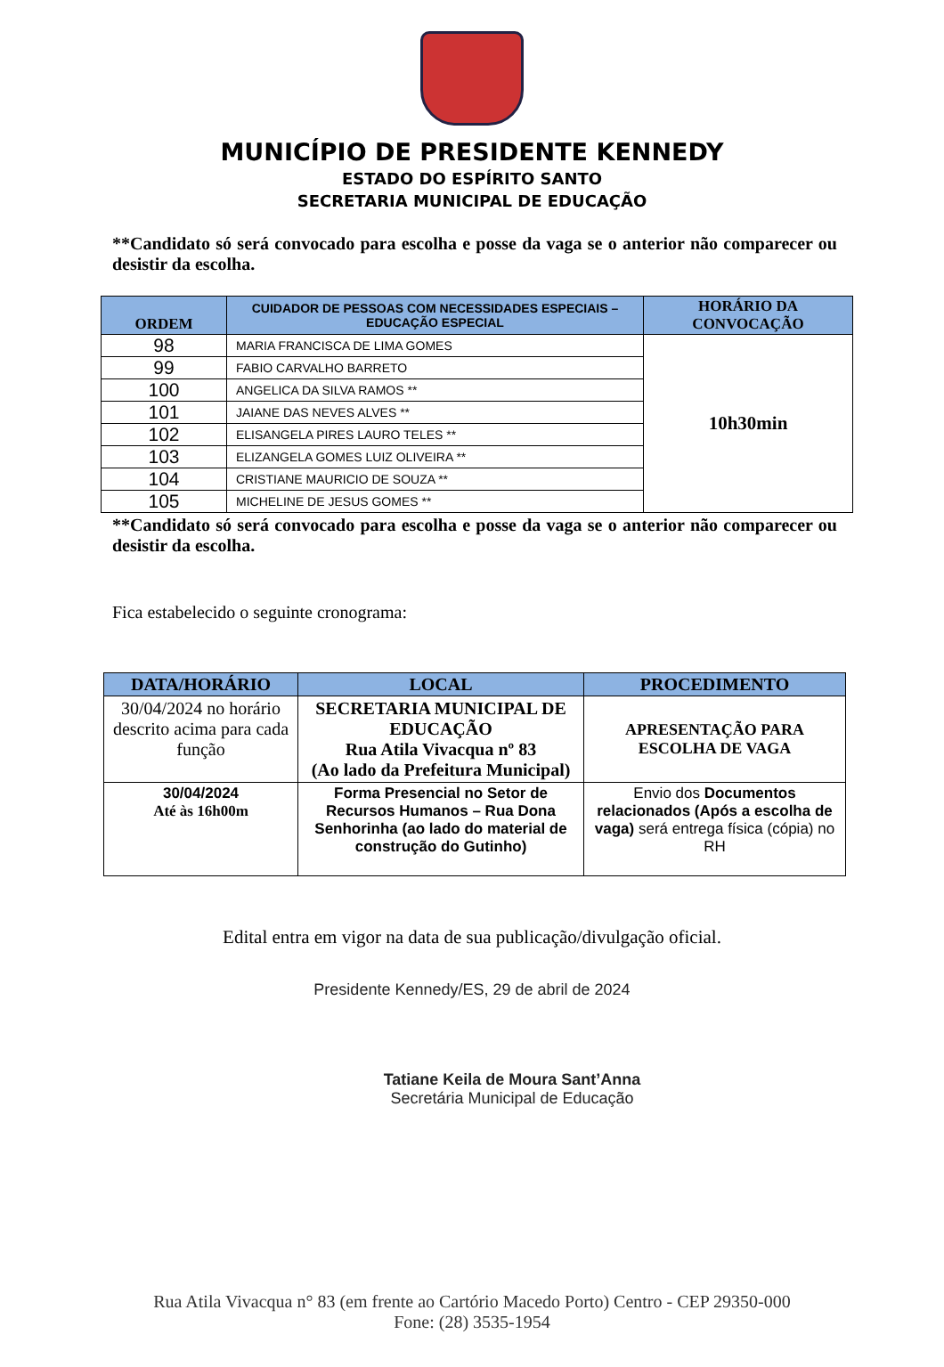MUNICÍPIO DE PRESIDENTE KENNEDY
ESTADO DO ESPÍRITO SANTO
SECRETARIA MUNICIPAL DE EDUCAÇÃO
**Candidato só será convocado para escolha e posse da vaga se o anterior não comparecer ou desistir da escolha.
| ORDEM | CUIDADOR DE PESSOAS COM NECESSIDADES ESPECIAIS – EDUCAÇÃO ESPECIAL | HORÁRIO DA CONVOCAÇÃO |
| --- | --- | --- |
| 98 | MARIA FRANCISCA DE LIMA GOMES | 10h30min |
| 99 | FABIO CARVALHO BARRETO | |
| 100 | ANGELICA DA SILVA RAMOS ** | |
| 101 | JAIANE DAS NEVES ALVES ** | |
| 102 | ELISANGELA PIRES LAURO TELES ** | |
| 103 | ELIZANGELA GOMES LUIZ OLIVEIRA ** | |
| 104 | CRISTIANE MAURICIO DE SOUZA ** | |
| 105 | MICHELINE DE JESUS GOMES ** | |
**Candidato só será convocado para escolha e posse da vaga se o anterior não comparecer ou desistir da escolha.
Fica estabelecido o seguinte cronograma:
| DATA/HORÁRIO | LOCAL | PROCEDIMENTO |
| --- | --- | --- |
| 30/04/2024 no horário descrito acima para cada função | SECRETARIA MUNICIPAL DE EDUCAÇÃO Rua Atila Vivacqua nº 83 (Ao lado da Prefeitura Municipal) | APRESENTAÇÃO PARA ESCOLHA DE VAGA |
| 30/04/2024 Até às 16h00m | Forma Presencial no Setor de Recursos Humanos – Rua Dona Senhorinha (ao lado do material de construção do Gutinho) | Envio dos Documentos relacionados (Após a escolha de vaga) será entrega física (cópia) no RH |
Edital entra em vigor na data de sua publicação/divulgação oficial.
Presidente Kennedy/ES, 29 de abril de 2024
Tatiane Keila de Moura Sant’Anna
Secretária Municipal de Educação
Rua Atila Vivacqua n° 83 (em frente ao Cartório Macedo Porto) Centro - CEP 29350-000
Fone: (28) 3535-1954